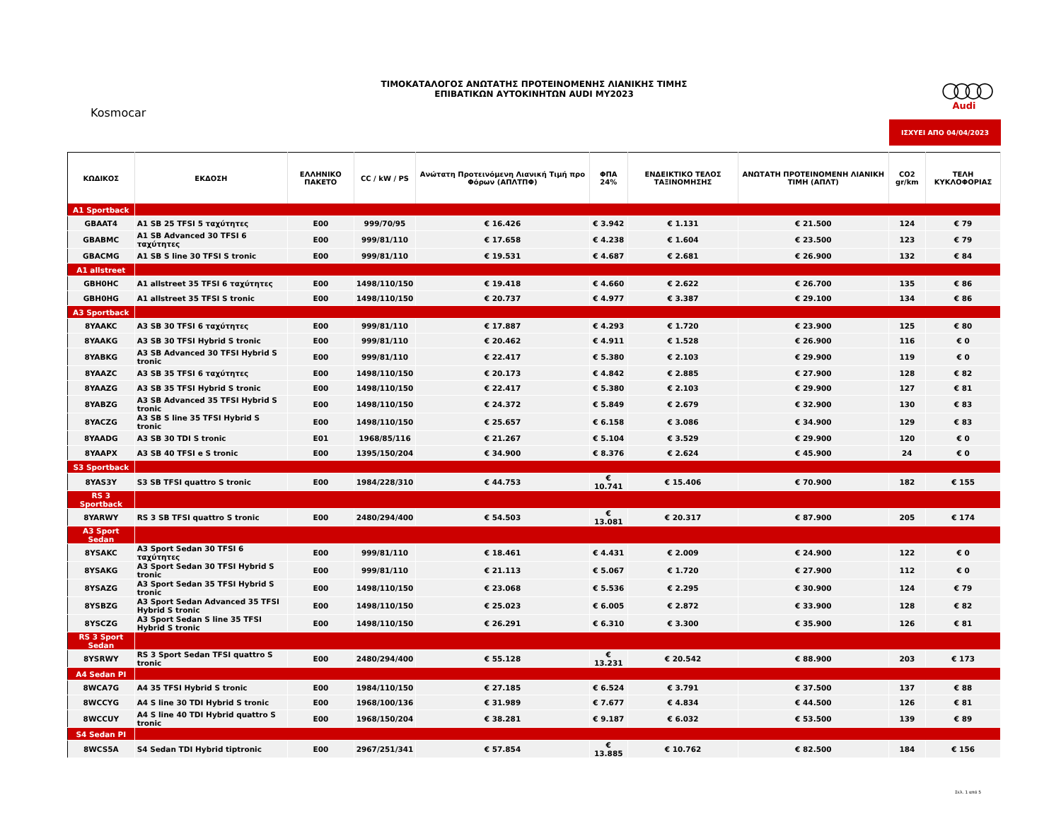ΤΙΜΟΚΑΤΑΛΟΓΟΣ ΑΝΩΤΑΤΗΣ ΠΡΟΤΕΙΝΟΜΕΝΗΣ ΛΙΑΝΙΚΗΣ ΤΙΜΗΣ
ΕΠΙΒΑΤΙΚΩΝ ΑΥΤΟΚΙΝΗΤΩΝ AUDI MY2023
Kosmocar
○○○○
Audi
ΙΣΧΥΕΙ ΑΠΟ 04/04/2023
| ΚΩΔΙΚΟΣ | ΕΚΔΟΣΗ | ΕΛΛΗΝΙΚΟ ΠΑΚΕΤΟ | CC / kW / PS | Ανώτατη Προτεινόμενη Λιανική Τιμή προ Φόρων (ΑΠΛΤΠΦ) | ΦΠΑ 24% | ΕΝΔΕΙΚΤΙΚΟ ΤΕΛΟΣ ΤΑΞΙΝΟΜΗΣΗΣ | ΑΝΩΤΑΤΗ ΠΡΟΤΕΙΝΟΜΕΝΗ ΛΙΑΝΙΚΗ ΤΙΜΗ (ΑΠΛΤ) | CO2 gr/km | ΤΕΛΗ ΚΥΚΛΟΦΟΡΙΑΣ |
| --- | --- | --- | --- | --- | --- | --- | --- | --- | --- |
| A1 Sportback | | | | | | | | | |
| GBAAT4 | A1 SB 25 TFSI 5 ταχύτητες | E00 | 999/70/95 | € 16.426 | € 3.942 | € 1.131 | € 21.500 | 124 | € 79 |
| GBABMC | A1 SB Advanced 30 TFSI 6 ταχύτητες | E00 | 999/81/110 | € 17.658 | € 4.238 | € 1.604 | € 23.500 | 123 | € 79 |
| GBACMG | A1 SB S line 30 TFSI S tronic | E00 | 999/81/110 | € 19.531 | € 4.687 | € 2.681 | € 26.900 | 132 | € 84 |
| A1 allstreet | | | | | | | | | |
| GBH0HC | A1 allstreet 35 TFSI 6 ταχύτητες | E00 | 1498/110/150 | € 19.418 | € 4.660 | € 2.622 | € 26.700 | 135 | € 86 |
| GBH0HG | A1 allstreet 35 TFSI S tronic | E00 | 1498/110/150 | € 20.737 | € 4.977 | € 3.387 | € 29.100 | 134 | € 86 |
| A3 Sportback | | | | | | | | | |
| 8YAAKC | A3 SB 30 TFSI 6 ταχύτητες | E00 | 999/81/110 | € 17.887 | € 4.293 | € 1.720 | € 23.900 | 125 | € 80 |
| 8YAAKG | A3 SB 30 TFSI Hybrid S tronic | E00 | 999/81/110 | € 20.462 | € 4.911 | € 1.528 | € 26.900 | 116 | € 0 |
| 8YABKG | A3 SB Advanced 30 TFSI Hybrid S tronic | E00 | 999/81/110 | € 22.417 | € 5.380 | € 2.103 | € 29.900 | 119 | € 0 |
| 8YAAZC | A3 SB 35 TFSI 6 ταχύτητες | E00 | 1498/110/150 | € 20.173 | € 4.842 | € 2.885 | € 27.900 | 128 | € 82 |
| 8YAAZG | A3 SB 35 TFSI Hybrid S tronic | E00 | 1498/110/150 | € 22.417 | € 5.380 | € 2.103 | € 29.900 | 127 | € 81 |
| 8YABZG | A3 SB Advanced 35 TFSI Hybrid S tronic | E00 | 1498/110/150 | € 24.372 | € 5.849 | € 2.679 | € 32.900 | 130 | € 83 |
| 8YACZG | A3 SB S line 35 TFSI Hybrid S tronic | E00 | 1498/110/150 | € 25.657 | € 6.158 | € 3.086 | € 34.900 | 129 | € 83 |
| 8YAADG | A3 SB 30 TDI S tronic | E01 | 1968/85/116 | € 21.267 | € 5.104 | € 3.529 | € 29.900 | 120 | € 0 |
| 8YAAPX | A3 SB 40 TFSI e S tronic | E00 | 1395/150/204 | € 34.900 | € 8.376 | € 2.624 | € 45.900 | 24 | € 0 |
| S3 Sportback | | | | | | | | | |
| 8YAS3Y | S3 SB TFSI quattro S tronic | E00 | 1984/228/310 | € 44.753 | € 10.741 | € 15.406 | € 70.900 | 182 | € 155 |
| RS 3 Sportback | | | | | | | | | |
| 8YARWY | RS 3 SB TFSI quattro S tronic | E00 | 2480/294/400 | € 54.503 | € 13.081 | € 20.317 | € 87.900 | 205 | € 174 |
| A3 Sport Sedan | | | | | | | | | |
| 8YSAKC | A3 Sport Sedan 30 TFSI 6 ταχύτητες | E00 | 999/81/110 | € 18.461 | € 4.431 | € 2.009 | € 24.900 | 122 | € 0 |
| 8YSAKG | A3 Sport Sedan 30 TFSI Hybrid S tronic | E00 | 999/81/110 | € 21.113 | € 5.067 | € 1.720 | € 27.900 | 112 | € 0 |
| 8YSAZG | A3 Sport Sedan 35 TFSI Hybrid S tronic | E00 | 1498/110/150 | € 23.068 | € 5.536 | € 2.295 | € 30.900 | 124 | € 79 |
| 8YSBZG | A3 Sport Sedan Advanced 35 TFSI Hybrid S tronic | E00 | 1498/110/150 | € 25.023 | € 6.005 | € 2.872 | € 33.900 | 128 | € 82 |
| 8YSCZG | A3 Sport Sedan S line 35 TFSI Hybrid S tronic | E00 | 1498/110/150 | € 26.291 | € 6.310 | € 3.300 | € 35.900 | 126 | € 81 |
| RS 3 Sport Sedan | | | | | | | | | |
| 8YSRWY | RS 3 Sport Sedan TFSI quattro S tronic | E00 | 2480/294/400 | € 55.128 | € 13.231 | € 20.542 | € 88.900 | 203 | € 173 |
| A4 Sedan PI | | | | | | | | | |
| 8WCA7G | A4 35 TFSI Hybrid S tronic | E00 | 1984/110/150 | € 27.185 | € 6.524 | € 3.791 | € 37.500 | 137 | € 88 |
| 8WCCYG | A4 S line 30 TDI Hybrid S tronic | E00 | 1968/100/136 | € 31.989 | € 7.677 | € 4.834 | € 44.500 | 126 | € 81 |
| 8WCCUY | A4 S line 40 TDI Hybrid quattro S tronic | E00 | 1968/150/204 | € 38.281 | € 9.187 | € 6.032 | € 53.500 | 139 | € 89 |
| S4 Sedan PI | | | | | | | | | |
| 8WCS5A | S4 Sedan TDI Hybrid tiptronic | E00 | 2967/251/341 | € 57.854 | € 13.885 | € 10.762 | € 82.500 | 184 | € 156 |
Σελ. 1 από 5